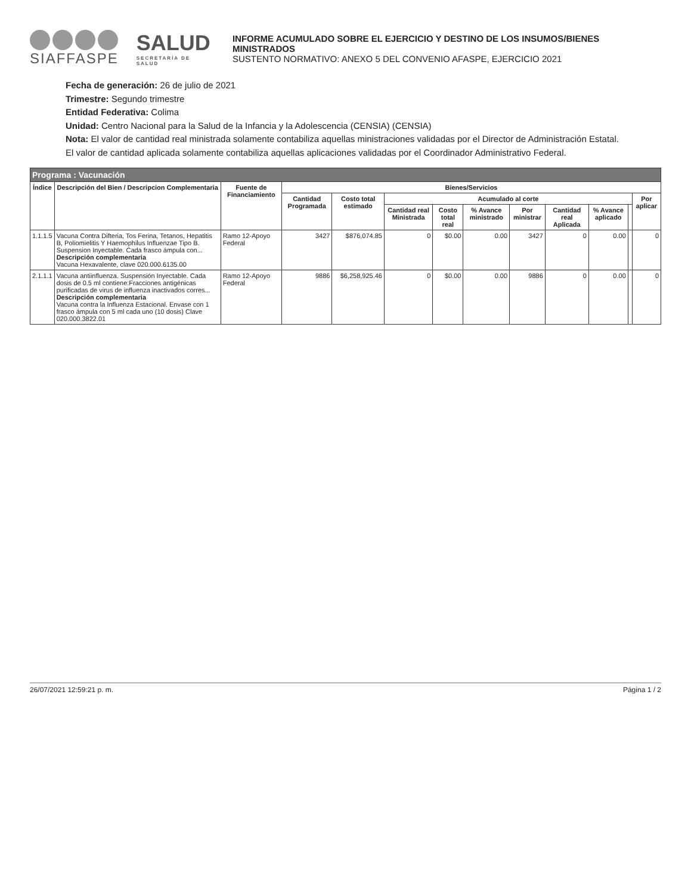SIAFFASPE
SALUD
SECRETARÍA DE SALUD
INFORME ACUMULADO SOBRE EL EJERCICIO Y DESTINO DE LOS INSUMOS/BIENES MINISTRADOS
SUSTENTO NORMATIVO: ANEXO 5 DEL CONVENIO AFASPE, EJERCICIO 2021
Fecha de generación: 26 de julio de 2021
Trimestre: Segundo trimestre
Entidad Federativa: Colima
Unidad: Centro Nacional para la Salud de la Infancia y la Adolescencia (CENSIA) (CENSIA)
Nota: El valor de cantidad real ministrada solamente contabiliza aquellas ministraciones validadas por el Director de Administración Estatal.
El valor de cantidad aplicada solamente contabiliza aquellas aplicaciones validadas por el Coordinador Administrativo Federal.
| Programa : Vacunación | | | | | | | | | | | | |
| --- | --- | --- | --- | --- | --- | --- | --- | --- | --- | --- | --- | --- |
| Índice | Descripción del Bien / Descripcion Complementaria | Fuente de Financiamiento | Bienes/Servicios | | | | | | | | | |
| | | | Cantidad Programada | Costo total estimado | Acumulado al corte | | | | | | | Por aplicar |
| | | | | | Cantidad real Ministrada | Costo total real | % Avance ministrado | Por ministrar | Cantidad real Aplicada | % Avance aplicado | | |
| 1.1.1.5 | Vacuna Contra Difteria, Tos Ferina, Tetanos, Hepatitis B, Poliomielitis Y Haemophilus Influenzae Tipo B. Suspension Inyectable. Cada frasco ámpula con... Descripción complementaria Vacuna Hexavalente, clave 020.000.6135.00 | Ramo 12-Apoyo Federal | 3427 | $876,074.85 | 0 | $0.00 | 0.00 | 3427 | 0 | 0.00 | | 0 |
| 2.1.1.1 | Vacuna antiinfluenza. Suspensión Inyectable. Cada dosis de 0.5 ml contiene:Fracciones antigénicas purificadas de virus de influenza inactivados corres... Descripción complementaria Vacuna contra la Influenza Estacional. Envase con 1 frasco ámpula con 5 ml cada uno (10 dosis) Clave 020.000.3822.01 | Ramo 12-Apoyo Federal | 9886 | $6,258,925.46 | 0 | $0.00 | 0.00 | 9886 | 0 | 0.00 | | 0 |
26/07/2021 12:59:21 p. m. Página 1 / 2